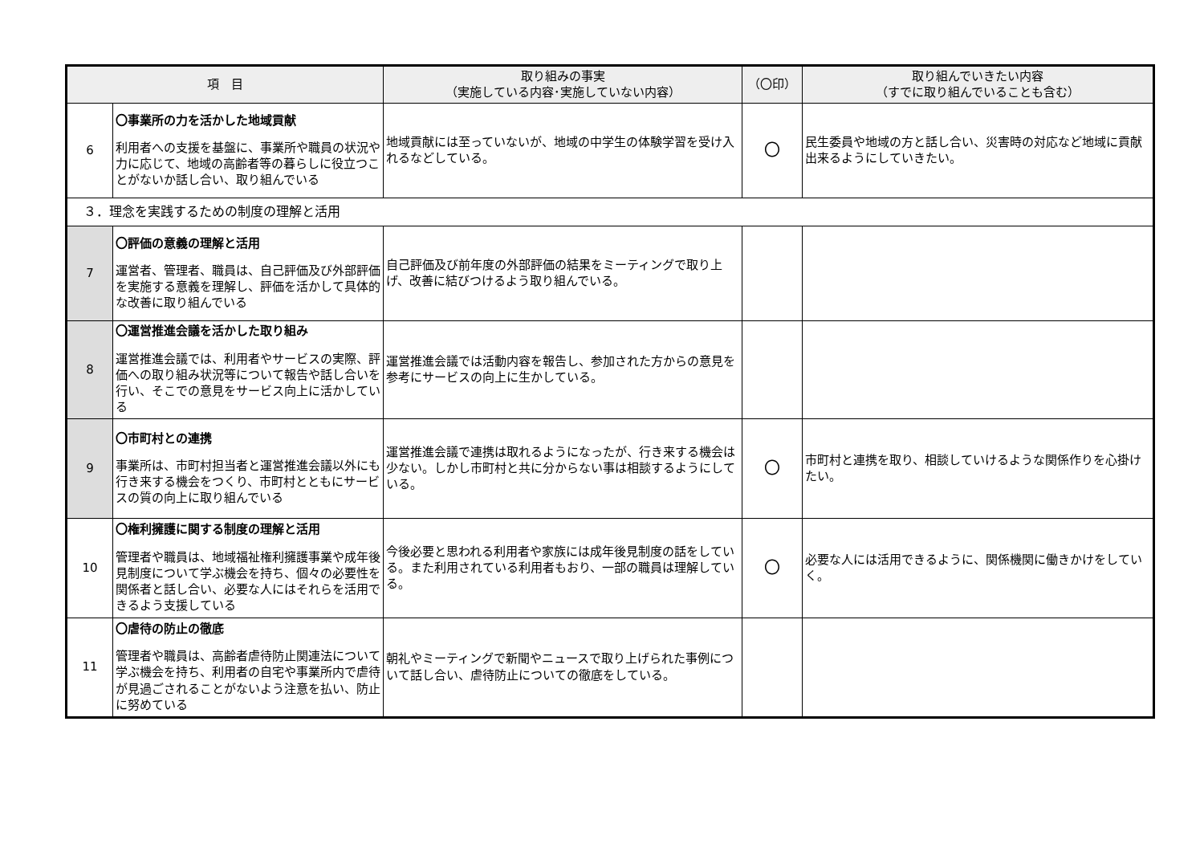| 項 目 | | 取り組みの事実 （実施している内容･実施していない内容） | （〇印） | 取り組んでいきたい内容 （すでに取り組んでいることも含む） |
| --- | --- | --- | --- | --- |
| 6 | 〇事業所の力を活かした地域貢献 利用者への支援を基盤に、事業所や職員の状況や力に応じて、地域の高齢者等の暮らしに役立つことがないか話し合い、取り組んでいる | 地域貢献には至っていないが、地域の中学生の体験学習を受け入れるなどしている。 | 〇 | 民生委員や地域の方と話し合い、災害時の対応など地域に貢献出来るようにしていきたい。 |
| ３．理念を実践するための制度の理解と活用 | | | | |
| 7 | 〇評価の意義の理解と活用 運営者、管理者、職員は、自己評価及び外部評価を実施する意義を理解し、評価を活かして具体的な改善に取り組んでいる | 自己評価及び前年度の外部評価の結果をミーティングで取り上げ、改善に結びつけるよう取り組んでいる。 | | |
| 8 | 〇運営推進会議を活かした取り組み 運営推進会議では、利用者やサービスの実際、評価への取り組み状況等について報告や話し合いを行い、そこでの意見をサービス向上に活かしている | 運営推進会議では活動内容を報告し、参加された方からの意見を参考にサービスの向上に生かしている。 | | |
| 9 | 〇市町村との連携 事業所は、市町村担当者と運営推進会議以外にも行き来する機会をつくり、市町村とともにサービスの質の向上に取り組んでいる | 運営推進会議で連携は取れるようになったが、行き来する機会は少ない。しかし市町村と共に分からない事は相談するようにしている。 | 〇 | 市町村と連携を取り、相談していけるような関係作りを心掛けたい。 |
| 10 | 〇権利擁護に関する制度の理解と活用 管理者や職員は、地域福祉権利擁護事業や成年後見制度について学ぶ機会を持ち、個々の必要性を関係者と話し合い、必要な人にはそれらを活用できるよう支援している | 今後必要と思われる利用者や家族には成年後見制度の話をしている。また利用されている利用者もおり、一部の職員は理解している。 | 〇 | 必要な人には活用できるように、関係機関に働きかけをしていく。 |
| 11 | 〇虐待の防止の徹底 管理者や職員は、高齢者虐待防止関連法について学ぶ機会を持ち、利用者の自宅や事業所内で虐待が見過ごされることがないよう注意を払い、防止に努めている | 朝礼やミーティングで新聞やニュースで取り上げられた事例について話し合い、虐待防止についての徹底をしている。 | | |